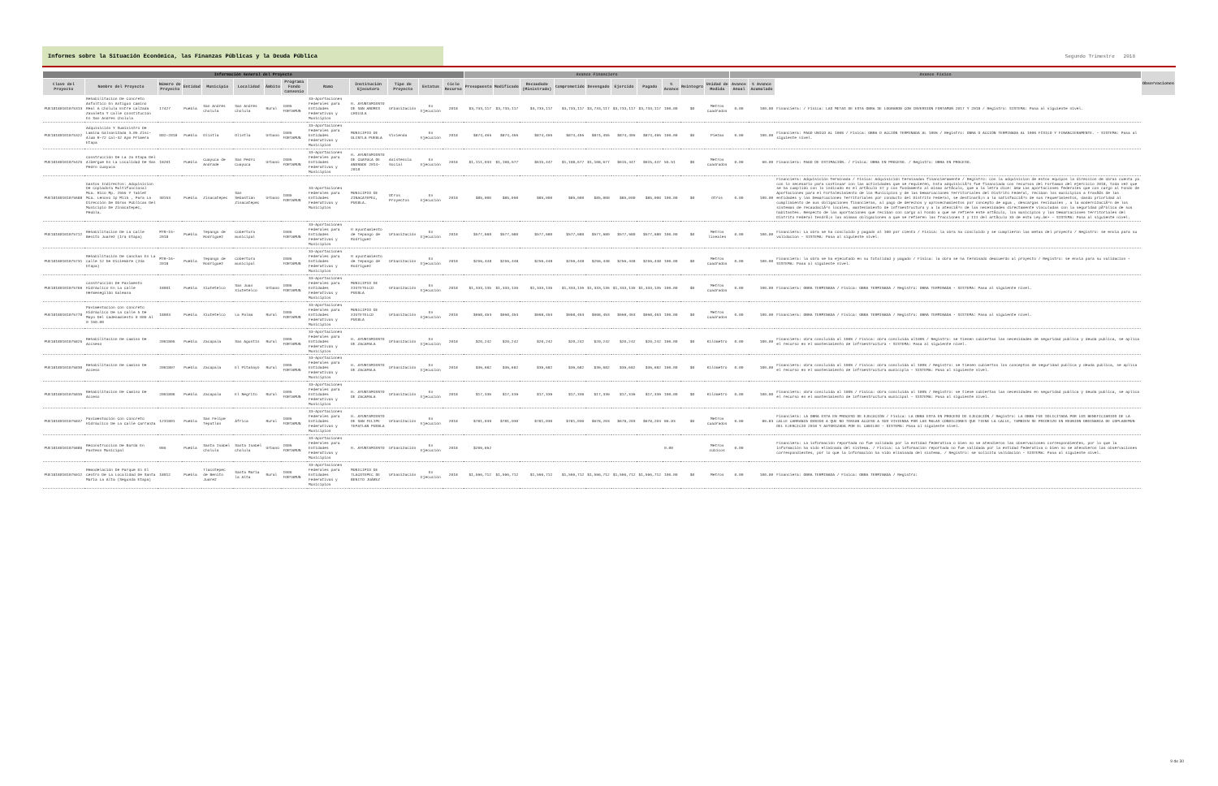Informes sobre la Situación Económica, las Finanzas Públicas y la Deuda Pública
Segundo Trimestre 2018
| Información General del Proyecto | | | | | | | | | | | | | Avance Financiero | | | | | | | | | | Avance Físico | | | Observaciones |
| --- | --- | --- | --- | --- | --- | --- | --- | --- | --- | --- | --- | --- | --- | --- | --- | --- | --- | --- | --- | --- | --- | --- | --- | --- | --- | --- |
| Clave del Proyecto | Nombre del Proyecto | Número de Proyecto | Entidad | Municipio | Localidad | Ámbito | Programa Fondo Convenio | Ramo | Institución Ejecutora | Tipo de Proyecto | Estatus | Ciclo Recurso | Presupuesto | Modificado | Recaudado (Ministrado) | Comprometido | Devengado | Ejercido | Pagado | % Avance | Reintegro | Unidad de Medida | Avance Anual | % Avance Acumulado | | |
| PUE18180101075313 | Rehabilitacion De Concreto Asfaltico En Antiguo Camino Real A Cholula Entre Calzada Zavaleta Y Calle Constitucion En San Andres Cholula | 17427 | Puebla | San Andrés Cholula | San Andrés Cholula | Rural | I005 FORTAMUN | 33-Aportaciones Federales para Entidades Federativas y Municipios | H. AYUNTAMIENTO DE SAN ANDRES CHOLULA | Urbanización | En Ejecución | 2018 | $3,733,117 | $3,733,117 | $3,733,117 | $3,733,117 | $3,733,117 | $3,733,117 | $3,733,117 | 100.00 | $0 | Metros Cuadrados | 0.00 | 100.00 | Financiera: / Física: LAS METAS DE ESTA OBRA SE LOGRARON CON INVERSION FORTAMUN 2017 Y 2018 / Registro: SISTEMA: Pasa al siguiente nivel. | |
| PUE18180101075322 | Adquisición Y Suministro De Lamina Galvanizada 3.05 Zinc-Alum R-72 Cal-32 Aym Primera Etapa | 002-2018 | Puebla | Olintla | Olintla | Urbano | I005 FORTAMUN | 33-Aportaciones Federales para Entidades Federativas y Municipios | MUNICIPIO DE OLINTLA PUEBLA | Vivienda | En Ejecución | 2018 | $874,495 | $874,495 | $874,495 | $874,495 | $874,495 | $874,495 | $874,495 | 100.00 | $0 | Piezas | 0.00 | 100.00 | Financiera: PAGO UNICO AL 100% / Física: OBRA O ACCIÓN TERMINADA AL 100% / Registro: OBRA O ACCIÓN TERMINADA AL 100% FÍSICO Y FINANCIERAMENTE. - SISTEMA: Pasa al siguiente nivel. | |
| PUE18180101075425 | Construcción De La 2a Etapa Del Albergue En La Localidad De San Pedro Cuayuca | 18201 | Puebla | Cuayuca de Andrade | San Pedro Cuayuca | Urbano | I005 FORTAMUN | 33-Aportaciones Federales para Entidades Federativas y Municipios | H. AYUNTAMIENTO DE CUAYUCA DE ANDRADE 2014-2018 | Asistencia Social | En Ejecución | 2018 | $1,111,033 | $1,108,677 | $615,447 | $1,108,677 | $1,108,677 | $615,447 | $615,447 | 55.51 | $0 | Metros Cuadrados | 0.00 | 60.00 | Financiera: PAGO DE ESTIMACIÓN. / Física: OBRA EN PROCESO. / Registro: OBRA EN PROCESO. | |
| PUE18180101075688 | Gastos Indirectos: Adquisicion De Copiadora Multifuncional Mca. Rico Mp. 2555 Y Tablet Mca. Lenovo Ip Mii5 , Para La Dirección De Obras Públicas Del Municipio De Zinacatepec, Peubla. | 30153 | Puebla | Zinacatepec | San Sebastián Zinacatepec | Urbano | I005 FORTAMUN | 33-Aportaciones Federales para Entidades Federativas y Municipios | MUNICIPIO DE ZINACATEPEC, PUEBLA. | Otros Proyectos | En Ejecución | 2018 | $85,000 | $85,000 | $85,000 | $85,000 | $85,000 | $85,000 | $85,000 | 100.00 | $0 | Otros | 0.00 | 100.00 | Financiera: Adquisición terminada / Física: Adquisición terminadas financieramente / Registro: Con la adquisicion de estos equipos la direccion de obras cuenta ya con lo necesario para continuar con las actividades que se requieren, Esta adquisiciÃ³n fue financiada con recursos del Fortamun del ejercicio 2018, toda vez que se ha cumplido con lo indicado en el artÃ­culo 37 y con fundamento al mismo artÃ­culo, que a la letra dice: â€œ Las aportaciones federales que con cargo al Fondo de Aportaciones para el Fortalecimiento de los Municipios y de las Demarcaciones Territoriales del Distrito Federal, reciban los municipios a travÃ©s de las entidades y las Demarcaciones Territoriales por conducto del Distrito Federal, se destinarÃ¡n a la satisfacciÃ³n de sus requerimientos, dando prioridad al cumplimiento de sus obligaciones financieras, al pago de derechos y aprovechamientos por concepto de agua , descargas residuales , a la modernizaciÃ³n de los sistemas de recaudaciÃ³n locales, mantenimiento de infraestructura y a la atenciÃ³n de las necesidades directamente vinculadas con la seguridad pÃºblica de sus habitantes. Respecto de las aportaciones que reciban con cargo al Fondo a que se refiere este artÃ­culo, los municipios y las Demarcaciones Territoriales del Distrito Federal tendrÃ¡n las mismas obligaciones a que se refieren las fracciones I y III del artÃ­culo 33 de esta Ley.â€• - SISTEMA: Pasa al siguiente nivel. | |
| PUE18180101075712 | Rehabilitacion De La Calle Benito Juarez (1ra Etapa) | MTR-15-2018 | Puebla | Tepango de Rodríguez | Cobertura municipal | | I005 FORTAMUN | 33-Aportaciones Federales para Entidades Federativas y Municipios | H Ayuntamiento de Tepango de Rodriguez | Urbanización | En Ejecución | 2018 | $577,980 | $577,980 | $577,980 | $577,980 | $577,980 | $577,980 | $577,980 | 100.00 | $0 | Metros lineales | 0.00 | 100.00 | Financiera: La obra se ha concluido y pagado al 100 por ciento / Física: la obra ha concluido y se cumplieron las metas del proyecto / Registro: se envia para su validacion - SISTEMA: Pasa al siguiente nivel. | |
| PUE18180101075731 | Rehabilitación De Canchas En La Calle 12 De Diciembre (2da Etapa) | MTR-16-2018 | Puebla | Tepango de Rodríguez | Cobertura municipal | | I005 FORTAMUN | 33-Aportaciones Federales para Entidades Federativas y Municipios | H ayuntamiento de Tepango de Rodriguez | Urbanización | En Ejecución | 2018 | $259,448 | $259,448 | $259,448 | $259,448 | $259,448 | $259,448 | $259,448 | 100.00 | $0 | Metros Cuadrados | 0.00 | 100.00 | Financiera: la obra se ha ejecutado en su totalidad y pagado / Física: la obra se ha terminado deacuerdo al proyecto / Registro: se envia para su validacion - SISTEMA: Pasa al siguiente nivel. | |
| PUE18180101075769 | Construcción De Pavimento Hidráulico En La Calle Hermenegildo Galeana | 18001 | Puebla | Xiutetelco | San Juan Xiutetelco | Urbano | I005 FORTAMUN | 33-Aportaciones Federales para Entidades Federativas y Municipios | MUNICIPIO DE XIUTETELCO PUEBLA | Urbanización | En Ejecución | 2018 | $1,333,135 | $1,333,135 | $1,333,135 | $1,333,135 | $1,333,135 | $1,333,135 | $1,333,135 | 100.00 | $0 | Metros Cuadrados | 0.00 | 100.00 | Financiera: OBRA TERMINADA / Física: OBRA TERMINADA / Registro: OBRA TERMINADA - SISTEMA: Pasa al siguiente nivel. | |
| PUE18180101075778 | Pavimentacion Con Concreto Hidráulico De La Calle 5 De Mayo Del Cadenamiento 0 000 Al 0 150.00 | 18003 | Puebla | Xiutetelco | La Palma | Rural | I005 FORTAMUN | 33-Aportaciones Federales para Entidades Federativas y Municipios | MUNICIPIO DE XIUTETELCO PUEBLA | Urbanización | En Ejecución | 2018 | $998,493 | $998,493 | $998,493 | $998,493 | $998,493 | $998,493 | $998,493 | 100.00 | $0 | Metros Cuadrados | 0.00 | 100.00 | Financiera: OBRA TERMINADA / Física: OBRA TERMINADA / Registro: OBRA TERMINADA - SISTEMA: Pasa al siguiente nivel. | |
| PUE18180101075825 | Rehabilitacion De Camino De Accseso | 2061805 | Puebla | Zacapala | San Agustín | Rural | I005 FORTAMUN | 33-Aportaciones Federales para Entidades Federativas y Municipios | H. AYUNTAMIENTO DE ZACAPALA | Urbanización | En Ejecución | 2018 | $20,242 | $20,242 | $20,242 | $20,242 | $20,242 | $20,242 | $20,242 | 100.00 | $0 | Kilómetro | 0.00 | 100.00 | Financiera: obra concluida al 100% / Física: obra concluida al100% / Registro: se tienen cubiertas las necesidades de seguridad publica y deuda publica, se aplica el recurso en el mantenimiento de infraestructura - SISTEMA: Pasa al siguiente nivel. | |
| PUE18180101075830 | Rehabilitacion De Camino De Acceso | 2061807 | Puebla | Zacapala | El Pitahayo | Rural | I005 FORTAMUN | 33-Aportaciones Federales para Entidades Federativas y Municipios | H. AYUNTAMIENTO DE ZACAPALA | Urbanización | En Ejecución | 2018 | $39,682 | $39,682 | $39,682 | $39,682 | $39,682 | $39,682 | $39,682 | 100.00 | $0 | Kilómetro | 0.00 | 100.00 | Financiera: obra concluida al 100% / Física: obra concluida al 100% / Registro: se tienen cubiertos los conceptos de seguridad publica y deuda publica, se aplica el recurso en el mantenimiento de infraestructura municipla - SISTEMA: Pasa al siguiente nivel. | |
| PUE18180101075835 | Rehabilitacion De Camino De Acceso | 2061806 | Puebla | Zacapala | El Negrito | Rural | I005 FORTAMUN | 33-Aportaciones Federales para Entidades Federativas y Municipios | H. AYUNTAMIENTO DE ZACAPALA | Urbanización | En Ejecución | 2018 | $17,339 | $17,339 | $17,339 | $17,339 | $17,339 | $17,339 | $17,339 | 100.00 | $0 | Kilómetro | 0.00 | 100.00 | Financiera: obra concluida al 100% / Física: obra concluida al 100% / Registro: se tiene cubiertas las necesidades en seguridad publica y deuda publica, se aplica el recurso en el mantenimiento de infraestructura municipal - SISTEMA: Pasa al siguiente nivel. | |
| PUE18180101075847 | Pavimentación Con Concreto Hidráulico De La Calle Carranza | 1231801 | Puebla | San Felipe Tepatlán | África | Rural | I005 FORTAMUN | 33-Aportaciones Federales para Entidades Federativas y Municipios | H. AYUNTAMIENTO DE SAN FELIPE TEPATLAN PUEBLA | Urbanización | En Ejecución | 2018 | $781,030 | $781,030 | $781,030 | $781,030 | $678,203 | $678,203 | $678,203 | 86.83 | $0 | Metros Cuadrados | 0.00 | 86.83 | Financiera: LA OBRA ESTA EN PROCESO DE EJECUCIÓN / Física: LA OBRA ESTA EN PROCESO DE EJECUCIÓN / Registro: LA OBRA FUE SOLICITADA POR LOS BENEFICIARIOS DE LA CALLE CARRANZA DEBIDO A QUE NO TENIAN ACCESO A SUS VIVIENDA POR LAS MALAS CONDICIONES QUE TIENE LA CALLE, TAMBIEN SE PRIORIZO EN REUNION ORDINARIA DE COPLADEMUN DEL EJERCICIO 2018 Y AUTORIZADA POR EL CABILDO - SISTEMA: Pasa al siguiente nivel. | |
| PUE18180101075886 | Reconstruccion De Barda En Panteon Municipal | 095 | Puebla | Santa Isabel Cholula | Santa Isabel Cholula | Urbano | I005 FORTAMUN | 33-Aportaciones Federales para Entidades Federativas y Municipios | H. AYUNTAMIENTO | Urbanización | En Ejecución | 2018 | $269,692 | | | | | | | 0.00 | | Metros cúbicos | 0.00 | | Financiera: La información reportada no fue validada por la entidad federativa o bien no se atendieron las observaciones correspondientes, por lo que la información ha sido eliminada del sistema. / Física: La información reportada no fue validada por la entidad federativa o bien no se atendieron las observaciones correspondientes, por lo que la información ha sido eliminada del sistema. / Registro: se solicita validación - SISTEMA: Pasa al siguiente nivel. | |
| PUE18180101075912 | Remodelación De Parque En El Centro De La Localidad De Santa Maria La Alta (Segunda Etapa) | 18012 | Puebla | Tlacotepec de Benito Juárez | Santa María la Alta | Rural | I005 FORTAMUN | 33-Aportaciones Federales para Entidades Federativas y Municipios | MUNICIPIO DE TLACOTEPEC DE BENITO JUÁREZ | Urbanización | En Ejecución | 2018 | $1,596,712 | $1,596,712 | $1,596,712 | $1,596,712 | $1,596,712 | $1,596,712 | $1,596,712 | 100.00 | $0 | Metros | 0.00 | 100.00 | Financiera: OBRA TERMINADA / Física: OBRA TERMINADA / Registro: | |
9 de 30